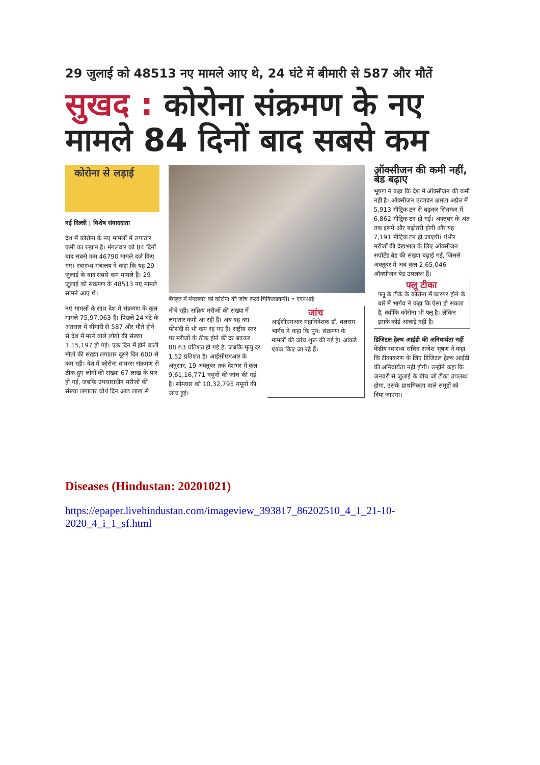29 जुलाई को 48513 नए मामले आए थे, 24 घंटे में बीमारी से 587 और मौतें
सुखद : कोरोना संक्रमण के नए मामले 84 दिनों बाद सबसे कम
कोरोना से लड़ाई
नई दिल्ली | विशेष संवाददाता
देश में कोरोना के नए मामलों में लगातार कमी का रुझान है। मंगलवार को 84 दिनों बाद सबसे कम 46790 मामले दर्ज किए गए। स्वास्थ्य मंत्रालय ने कहा कि यह 29 जुलाई के बाद सबसे कम मामले हैं। 29 जुलाई को संक्रमण के 48513 नए मामले सामने आए थे।
नए मामलों के साथ देश में संक्रमण के कुल मामले 75,97,063 हैं। पिछले 24 घंटे के अंतराल में बीमारी से 587 और मौतें होने से देश में मरने वाले लोगों की संख्या 1,15,197 हो गई। एक दिन में होने वाली मौतों की संख्या लगातार दूसरे दिन 600 से कम रही। देश में कोरोना वायरस संक्रमण से ठीक हुए लोगों की संख्या 67 लाख के पार हो गई, जबकि उपचाराधीन मरीजों की संख्या लगातार चौथे दिन आठ लाख से
बेंगलुरु में मंगलवार को कोरोना की जांच करते चिकित्साकर्मी। • एएनआई
नीचे रही। सक्रिय मरीजों की संख्या में लगातार कमी आ रही है। अब वह दस फीसदी से भी कम रह गए हैं। राष्ट्रीय स्तर पर मरीजों के ठीक होने की दर बढ़कर 88.63 प्रतिशत हो गई है, जबकि मृत्यु दर 1.52 प्रतिशत है। आईसीएमआर के अनुसार, 19 अक्तूबर तक देशभर में कुल 9,61,16,771 नमूनों की जांच की गई है। सोमवार को 10,32,795 नमूनों की जांच हुई।
जांच
आईसीएमआर महानिदेशक डॉ. बलराम भार्गव ने कहा कि पुन: संक्रमण के मामलों की जांच शुरू की गई है। आंकड़े एकत्र किए जा रहे हैं।
ऑक्सीजन की कमी नहीं, बेड बढ़ाए
भूषण ने कहा कि देश में ऑक्सीजन की कमी नहीं है। ऑक्सीजन उत्पादन क्षमता अप्रैल में 5,913 मीट्रिक टन से बढ़कर सितम्बर में 6,862 मीट्रिक टन हो गई। अक्तूबर के अंत तक इसमें और बढ़ोतरी होगी और यह 7,191 मीट्रिक टन हो जाएगी। गंभीर मरीजों की देखभाल के लिए ऑक्सीजन सपोर्टेड बेड की संख्या बढ़ाई गई, जिससे अक्तूबर में अब कुल 2,65,046 ऑक्सीजन बेड उपलब्ध हैं।
फ्लू टीका
फ्लू के टीके के कोरोना में कारगर होने के बारे में भार्गव ने कहा कि ऐसा हो सकता है, क्योंकि कोरोना भी फ्लू है। लेकिन इसके कोई आंकड़े नहीं हैं।
डिजिटल हेल्थ आईडी की अनिवार्यता नहीं केंद्रीय स्वास्थ्य सचिव राजेश भूषण ने कहा कि टीकाकरण के लिए डिजिटल हेल्थ आईडी की अनिवार्यता नहीं होगी। उन्होंने कहा कि जनवरी से जुलाई के बीच जो टीका उपलब्ध होगा, उसके प्राथमिकता वाले समूहों को दिया जाएगा।
Diseases (Hindustan: 20201021)
https://epaper.livehindustan.com/imageview_393817_86202510_4_1_21-10-
2020_4_i_1_sf.html